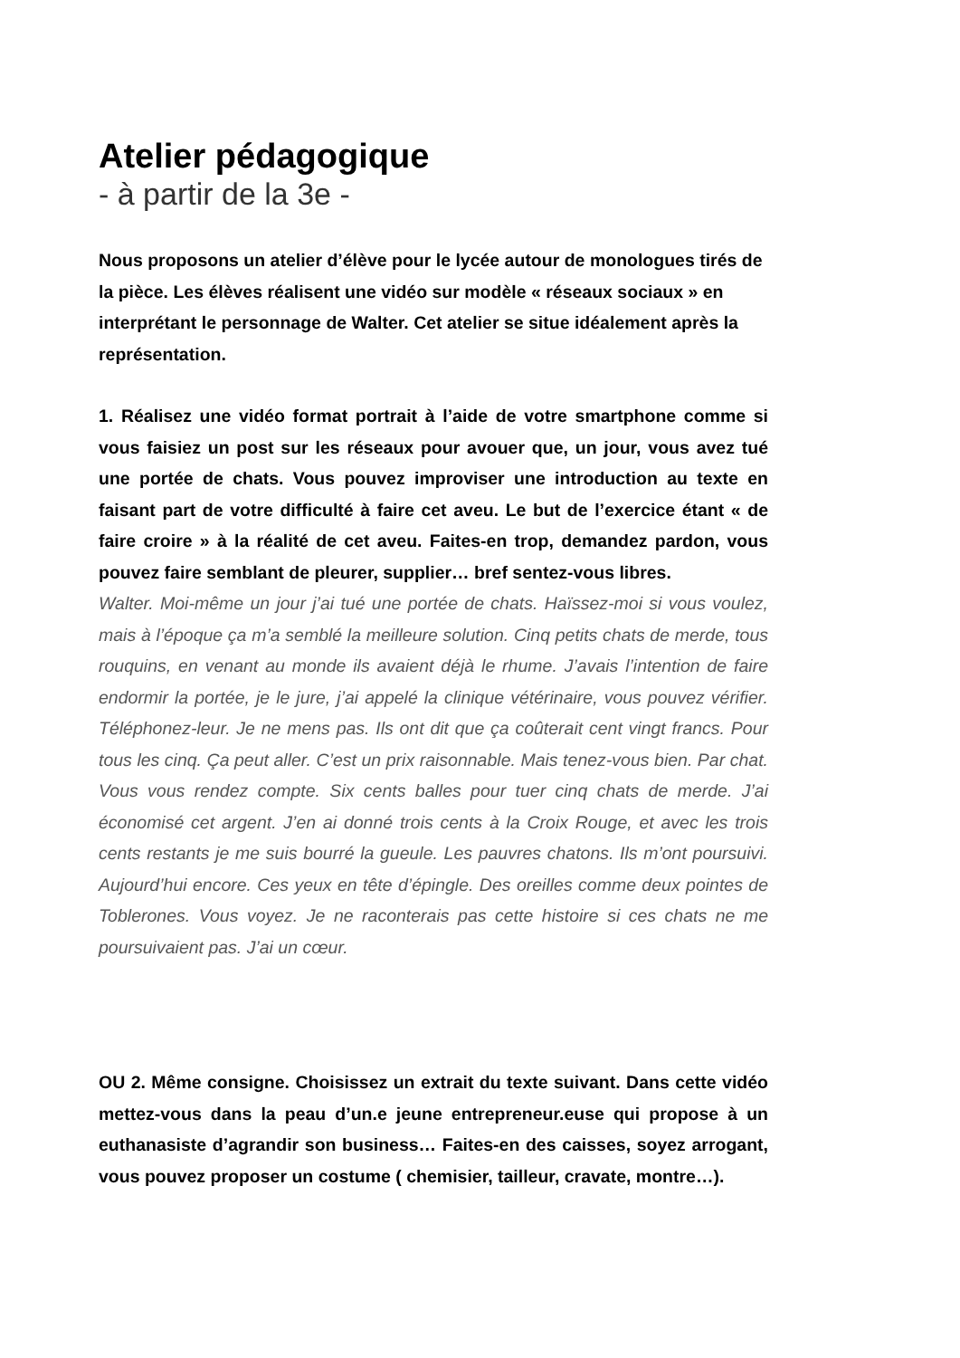Atelier pédagogique
- à partir de la 3e -
Nous proposons un atelier d’élève pour le lycée autour de monologues tirés de la pièce. Les élèves réalisent une vidéo sur modèle « réseaux sociaux » en interprétant le personnage de Walter. Cet atelier se situe idéalement après la représentation.
1. Réalisez une vidéo format portrait à l’aide de votre smartphone comme si vous faisiez un post sur les réseaux pour avouer que, un jour, vous avez tué une portée de chats. Vous pouvez improviser une introduction au texte en faisant part de votre difficulté à faire cet aveu. Le but de l’exercice étant « de faire croire » à la réalité de cet aveu. Faites-en trop, demandez pardon, vous pouvez faire semblant de pleurer, supplier… bref sentez-vous libres.
Walter. Moi-même un jour j’ai tué une portée de chats. Haïssez-moi si vous voulez, mais à l’époque ça m’a semblé la meilleure solution. Cinq petits chats de merde, tous rouquins, en venant au monde ils avaient déjà le rhume. J’avais l’intention de faire endormir la portée, je le jure, j’ai appelé la clinique vétérinaire, vous pouvez vérifier. Téléphonez-leur. Je ne mens pas. Ils ont dit que ça coûterait cent vingt francs. Pour tous les cinq. Ça peut aller. C’est un prix raisonnable. Mais tenez-vous bien. Par chat. Vous vous rendez compte. Six cents balles pour tuer cinq chats de merde. J’ai économisé cet argent. J’en ai donné trois cents à la Croix Rouge, et avec les trois cents restants je me suis bourré la gueule. Les pauvres chatons. Ils m’ont poursuivi. Aujourd’hui encore. Ces yeux en tête d’épingle. Des oreilles comme deux pointes de Toblerones. Vous voyez. Je ne raconterais pas cette histoire si ces chats ne me poursuivaient pas. J’ai un cœur.
OU 2. Même consigne. Choisissez un extrait du texte suivant. Dans cette vidéo mettez-vous dans la peau d’un.e jeune entrepreneur.euse qui propose à un euthanasiste d’agrandir son business… Faites-en des caisses, soyez arrogant, vous pouvez proposer un costume ( chemisier, tailleur, cravate, montre…).